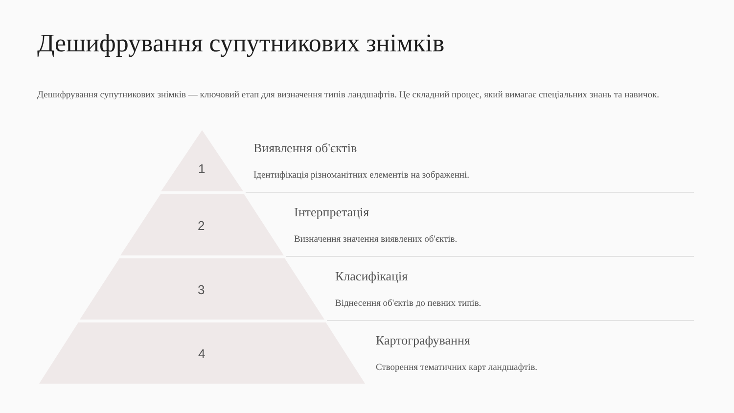Дешифрування супутникових знімків
Дешифрування супутникових знімків — ключовий етап для визначення типів ландшафтів. Це складний процес, який вимагає спеціальних знань та навичок.
1
2
3
4
Виявлення об'єктів
Ідентифікація різноманітних елементів на зображенні.
Інтерпретація
Визначення значення виявлених об'єктів.
Класифікація
Віднесення об'єктів до певних типів.
Картографування
Створення тематичних карт ландшафтів.